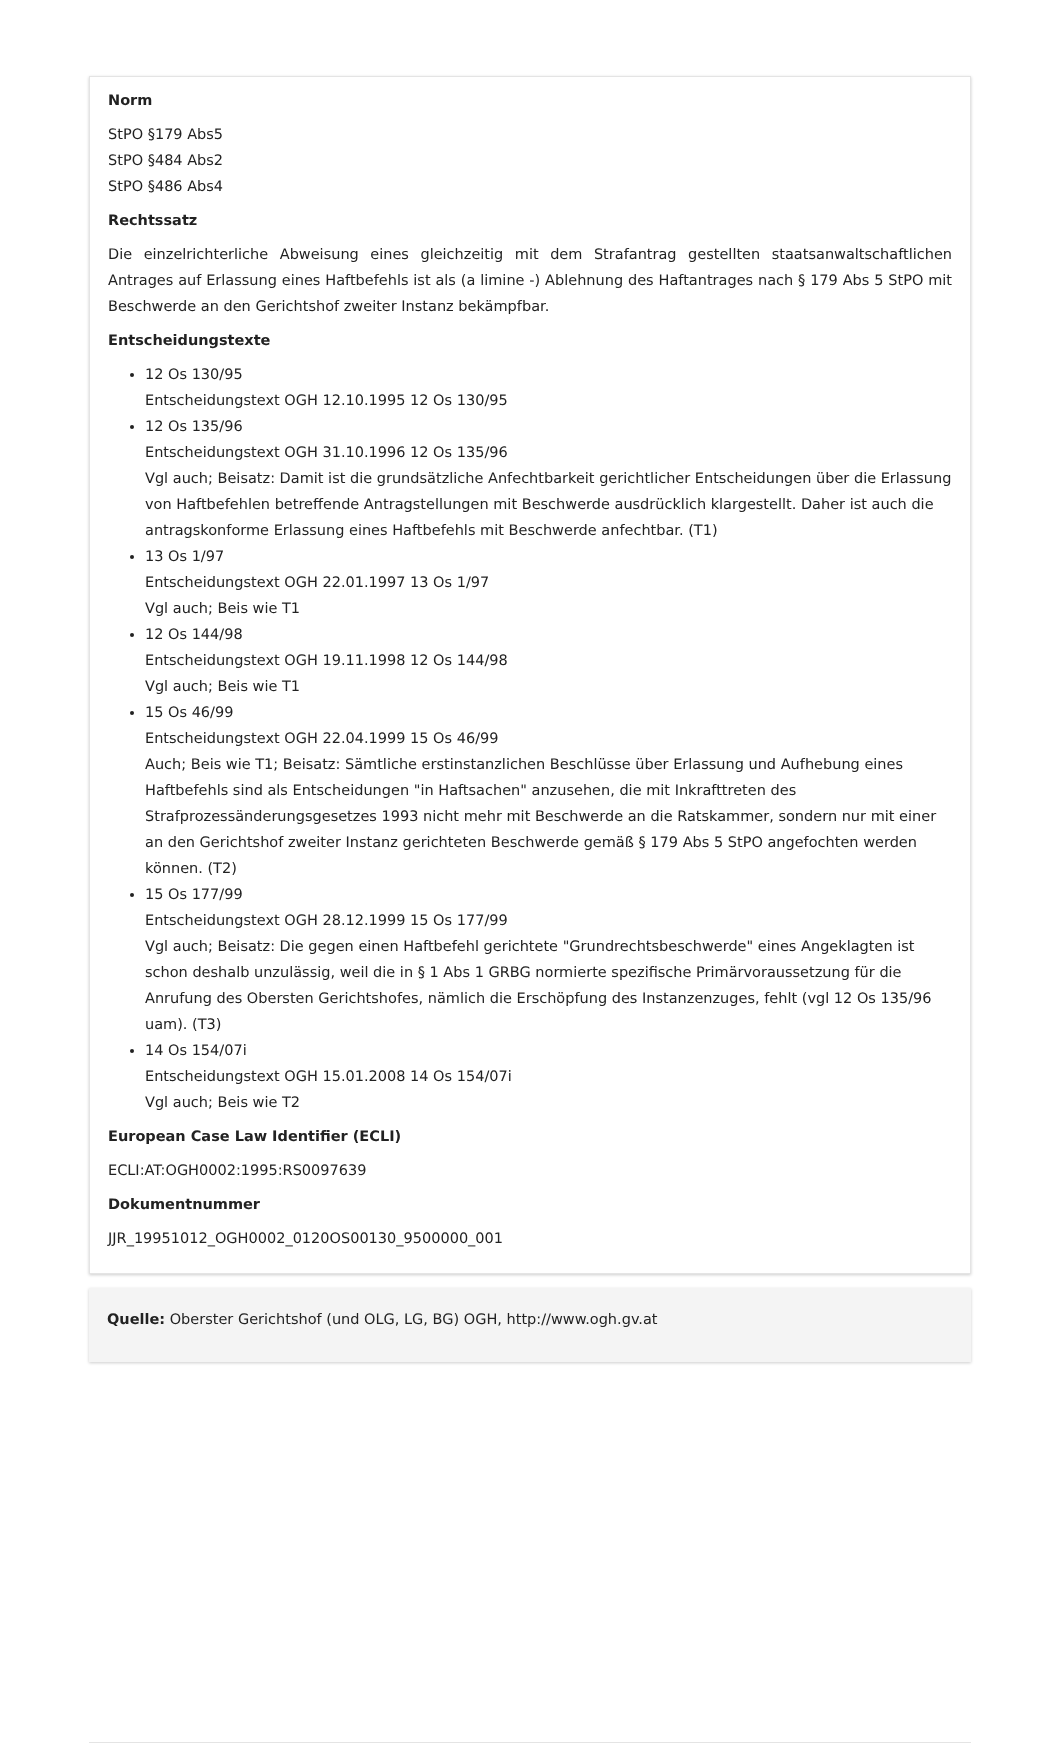Norm
StPO §179 Abs5
StPO §484 Abs2
StPO §486 Abs4
Rechtssatz
Die einzelrichterliche Abweisung eines gleichzeitig mit dem Strafantrag gestellten staatsanwaltschaftlichen Antrages auf Erlassung eines Haftbefehls ist als (a limine -) Ablehnung des Haftantrages nach § 179 Abs 5 StPO mit Beschwerde an den Gerichtshof zweiter Instanz bekämpfbar.
Entscheidungstexte
12 Os 130/95
Entscheidungstext OGH 12.10.1995 12 Os 130/95
12 Os 135/96
Entscheidungstext OGH 31.10.1996 12 Os 135/96
Vgl auch; Beisatz: Damit ist die grundsätzliche Anfechtbarkeit gerichtlicher Entscheidungen über die Erlassung von Haftbefehlen betreffende Antragstellungen mit Beschwerde ausdrücklich klargestellt. Daher ist auch die antragskonforme Erlassung eines Haftbefehls mit Beschwerde anfechtbar. (T1)
13 Os 1/97
Entscheidungstext OGH 22.01.1997 13 Os 1/97
Vgl auch; Beis wie T1
12 Os 144/98
Entscheidungstext OGH 19.11.1998 12 Os 144/98
Vgl auch; Beis wie T1
15 Os 46/99
Entscheidungstext OGH 22.04.1999 15 Os 46/99
Auch; Beis wie T1; Beisatz: Sämtliche erstinstanzlichen Beschlüsse über Erlassung und Aufhebung eines Haftbefehls sind als Entscheidungen "in Haftsachen" anzusehen, die mit Inkrafttreten des Strafprozessänderungsgesetzes 1993 nicht mehr mit Beschwerde an die Ratskammer, sondern nur mit einer an den Gerichtshof zweiter Instanz gerichteten Beschwerde gemäß § 179 Abs 5 StPO angefochten werden können. (T2)
15 Os 177/99
Entscheidungstext OGH 28.12.1999 15 Os 177/99
Vgl auch; Beisatz: Die gegen einen Haftbefehl gerichtete "Grundrechtsbeschwerde" eines Angeklagten ist schon deshalb unzulässig, weil die in § 1 Abs 1 GRBG normierte spezifische Primärvoraussetzung für die Anrufung des Obersten Gerichtshofes, nämlich die Erschöpfung des Instanzenzuges, fehlt (vgl 12 Os 135/96 uam). (T3)
14 Os 154/07i
Entscheidungstext OGH 15.01.2008 14 Os 154/07i
Vgl auch; Beis wie T2
European Case Law Identifier (ECLI)
ECLI:AT:OGH0002:1995:RS0097639
Dokumentnummer
JJR_19951012_OGH0002_0120OS00130_9500000_001
Quelle: Oberster Gerichtshof (und OLG, LG, BG) OGH, http://www.ogh.gv.at